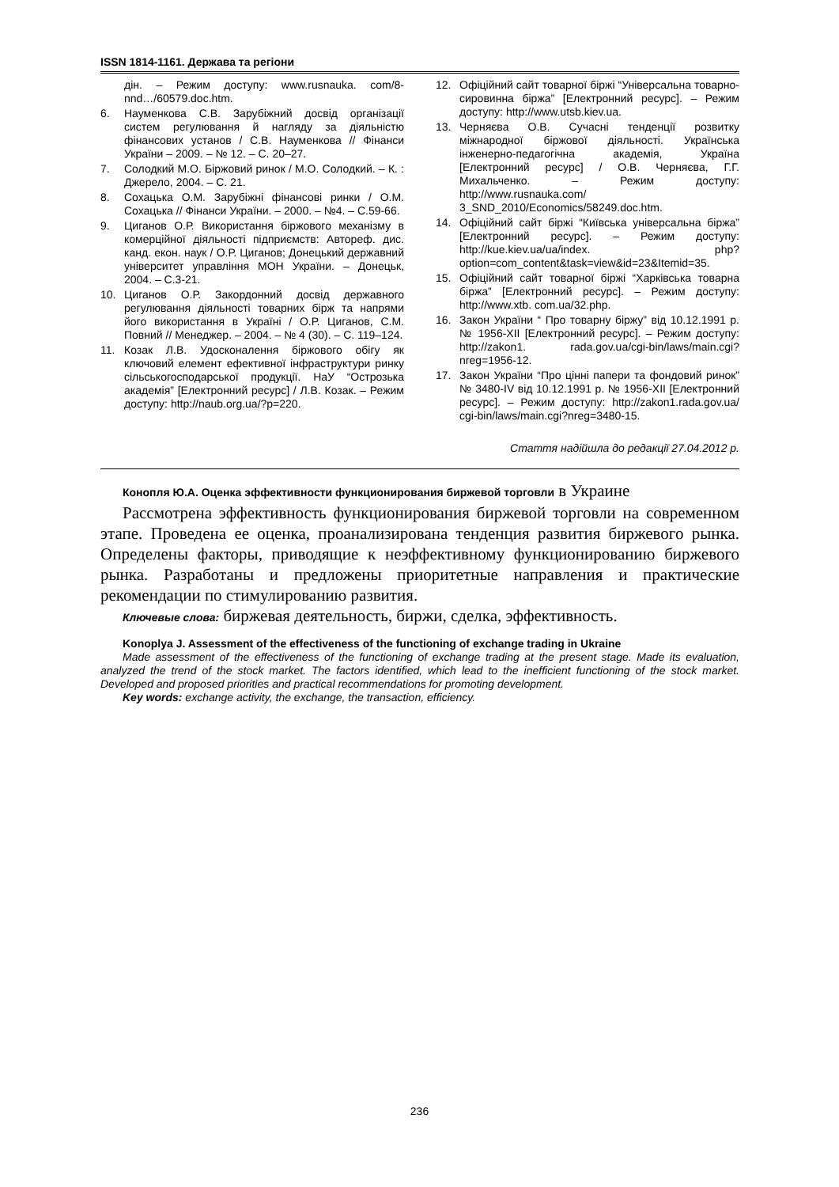ISSN 1814-1161. Держава та регіони
дін. – Режим доступу: www.rusnauka. com/8-nnd…/60579.doc.htm.
6. Науменкова С.В. Зарубіжний досвід організації систем регулювання й нагляду за діяльністю фінансових установ / С.В. Науменкова // Фінанси України – 2009. – № 12. – С. 20–27.
7. Солодкий М.О. Біржовий ринок / М.О. Солодкий. – К. : Джерело, 2004. – С. 21.
8. Сохацька О.М. Зарубіжні фінансові ринки / О.М. Сохацька // Фінанси України. – 2000. – №4. – С.59-66.
9. Циганов О.Р. Використання біржового механізму в комерційної діяльності підприємств: Автореф. дис. канд. екон. наук / О.Р. Циганов; Донецький державний університет управління МОН України. – Донецьк, 2004. – С.3-21.
10. Циганов О.Р. Закордонний досвід державного регулювання діяльності товарних бірж та напрями його використання в Україні / О.Р. Циганов, С.М. Повний // Менеджер. – 2004. – № 4 (30). – С. 119–124.
11. Козак Л.В. Удосконалення біржового обігу як ключовий елемент ефективної інфраструктури ринку сільськогосподарської продукції. НаУ “Острозька академія” [Електронний ресурс] / Л.В. Козак. – Режим доступу: http://naub.org.ua/?p=220.
12. Офіційний сайт товарної біржі “Універсальна товарно-сировинна біржа” [Електронний ресурс]. – Режим доступу: http://www.utsb.kiev.ua.
13. Черняєва О.В. Сучасні тенденції розвитку міжнародної біржової діяльності. Українська інженерно-педагогічна академія, Україна [Електронний ресурс] / О.В. Черняєва, Г.Г. Михальченко. – Режим доступу: http://www.rusnauka.com/ 3_SND_2010/Economics/58249.doc.htm.
14. Офіційний сайт біржі “Київська універсальна біржа” [Електронний ресурс]. – Режим доступу: http://kue.kiev.ua/ua/index. php?option=com_content&task=view&id=23&Itemid=35.
15. Офіційний сайт товарної біржі “Харківська товарна біржа” [Електронний ресурс]. – Режим доступу: http://www.xtb. com.ua/32.php.
16. Закон України “ Про товарну біржу” від 10.12.1991 р. № 1956-XII [Електронний ресурс]. – Режим доступу: http://zakon1. rada.gov.ua/cgi-bin/laws/main.cgi?nreg=1956-12.
17. Закон України “Про цінні папери та фондовий ринок” № 3480-IV від 10.12.1991 р. № 1956-XII [Електронний ресурс]. – Режим доступу: http://zakon1.rada.gov.ua/ cgi-bin/laws/main.cgi?nreg=3480-15.
Стаття надійшла до редакції 27.04.2012 р.
Конопля Ю.А. Оценка эффективности функционирования биржевой торговли в Украине
Рассмотрена эффективность функционирования биржевой торговли на современном этапе. Проведена ее оценка, проанализирована тенденция развития биржевого рынка. Определены факторы, приводящие к неэффективному функционированию биржевого рынка. Разработаны и предложены приоритетные направления и практические рекомендации по стимулированию развития.
Ключевые слова: биржевая деятельность, биржи, сделка, эффективность.
Konoplya J. Assessment of the effectiveness of the functioning of exchange trading in Ukraine
Made assessment of the effectiveness of the functioning of exchange trading at the present stage. Made its evaluation, analyzed the trend of the stock market. The factors identified, which lead to the inefficient functioning of the stock market. Developed and proposed priorities and practical recommendations for promoting development.
Key words: exchange activity, the exchange, the transaction, efficiency.
236